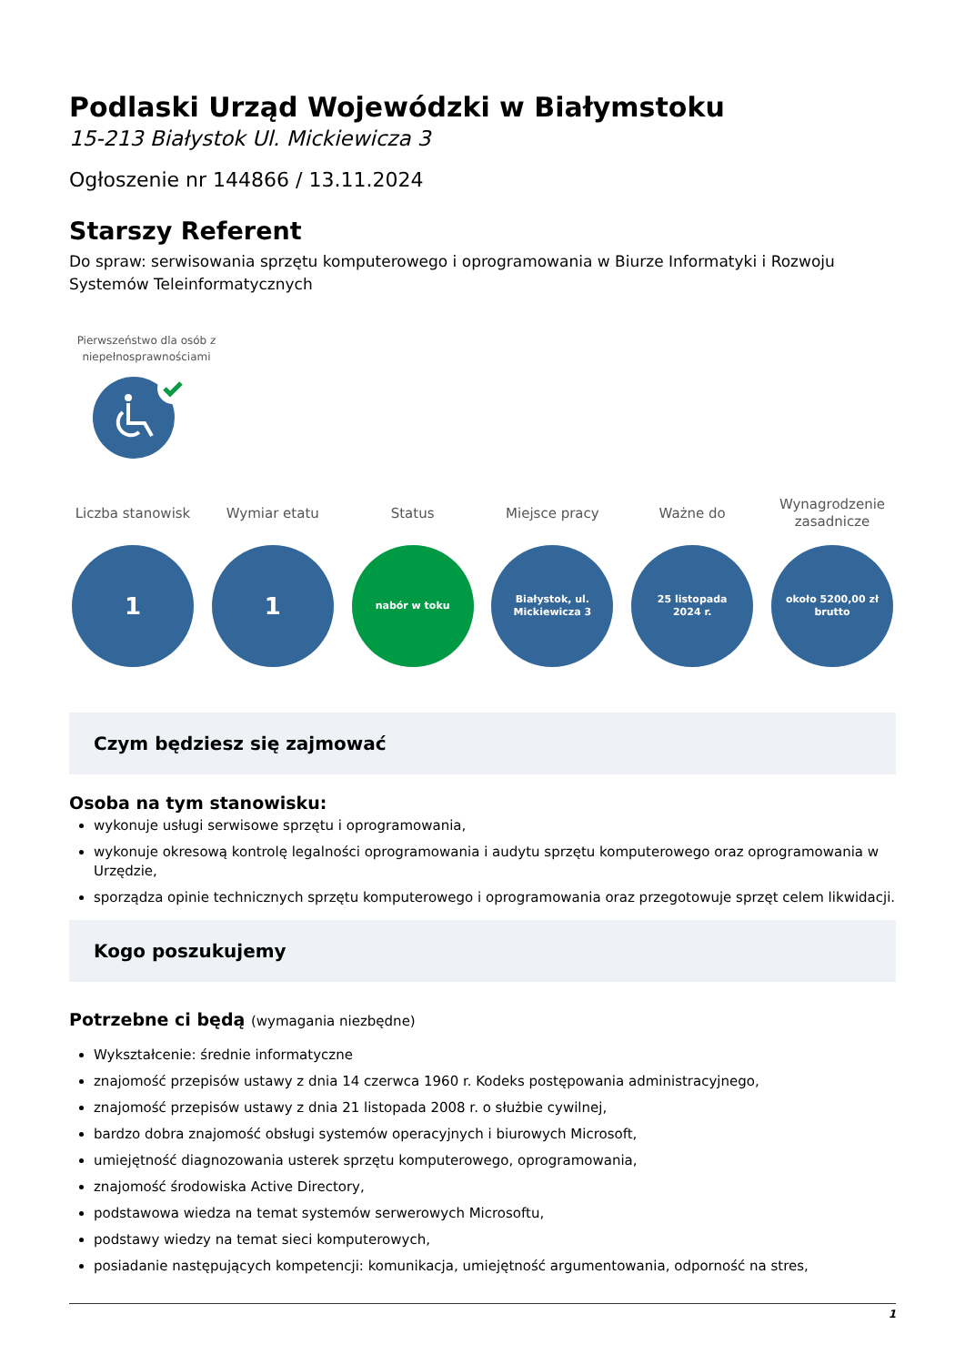Podlaski Urząd Wojewódzki w Białymstoku
15-213 Białystok Ul. Mickiewicza 3
Ogłoszenie nr 144866 / 13.11.2024
Starszy Referent
Do spraw: serwisowania sprzętu komputerowego i oprogramowania w Biurze Informatyki i Rozwoju Systemów Teleinformatycznych
Pierwszeństwo dla osób z niepełnosprawnościami
Liczba stanowisk
1
Wymiar etatu
1
Status
nabór w toku
Miejsce pracy
Białystok, ul.
Mickiewicza 3
Ważne do
25 listopada
2024 r.
Wynagrodzenie zasadnicze
około 5200,00 zł
brutto
Czym będziesz się zajmować
Osoba na tym stanowisku:
wykonuje usługi serwisowe sprzętu i oprogramowania,
wykonuje okresową kontrolę legalności oprogramowania i audytu sprzętu komputerowego oraz oprogramowania w Urzędzie,
sporządza opinie technicznych sprzętu komputerowego i oprogramowania oraz przegotowuje sprzęt celem likwidacji.
Kogo poszukujemy
Potrzebne ci będą (wymagania niezbędne)
Wykształcenie: średnie informatyczne
znajomość przepisów ustawy z dnia 14 czerwca 1960 r. Kodeks postępowania administracyjnego,
znajomość przepisów ustawy z dnia 21 listopada 2008 r. o służbie cywilnej,
bardzo dobra znajomość obsługi systemów operacyjnych i biurowych Microsoft,
umiejętność diagnozowania usterek sprzętu komputerowego, oprogramowania,
znajomość środowiska Active Directory,
podstawowa wiedza na temat systemów serwerowych Microsoftu,
podstawy wiedzy na temat sieci komputerowych,
posiadanie następujących kompetencji: komunikacja, umiejętność argumentowania, odporność na stres,
1